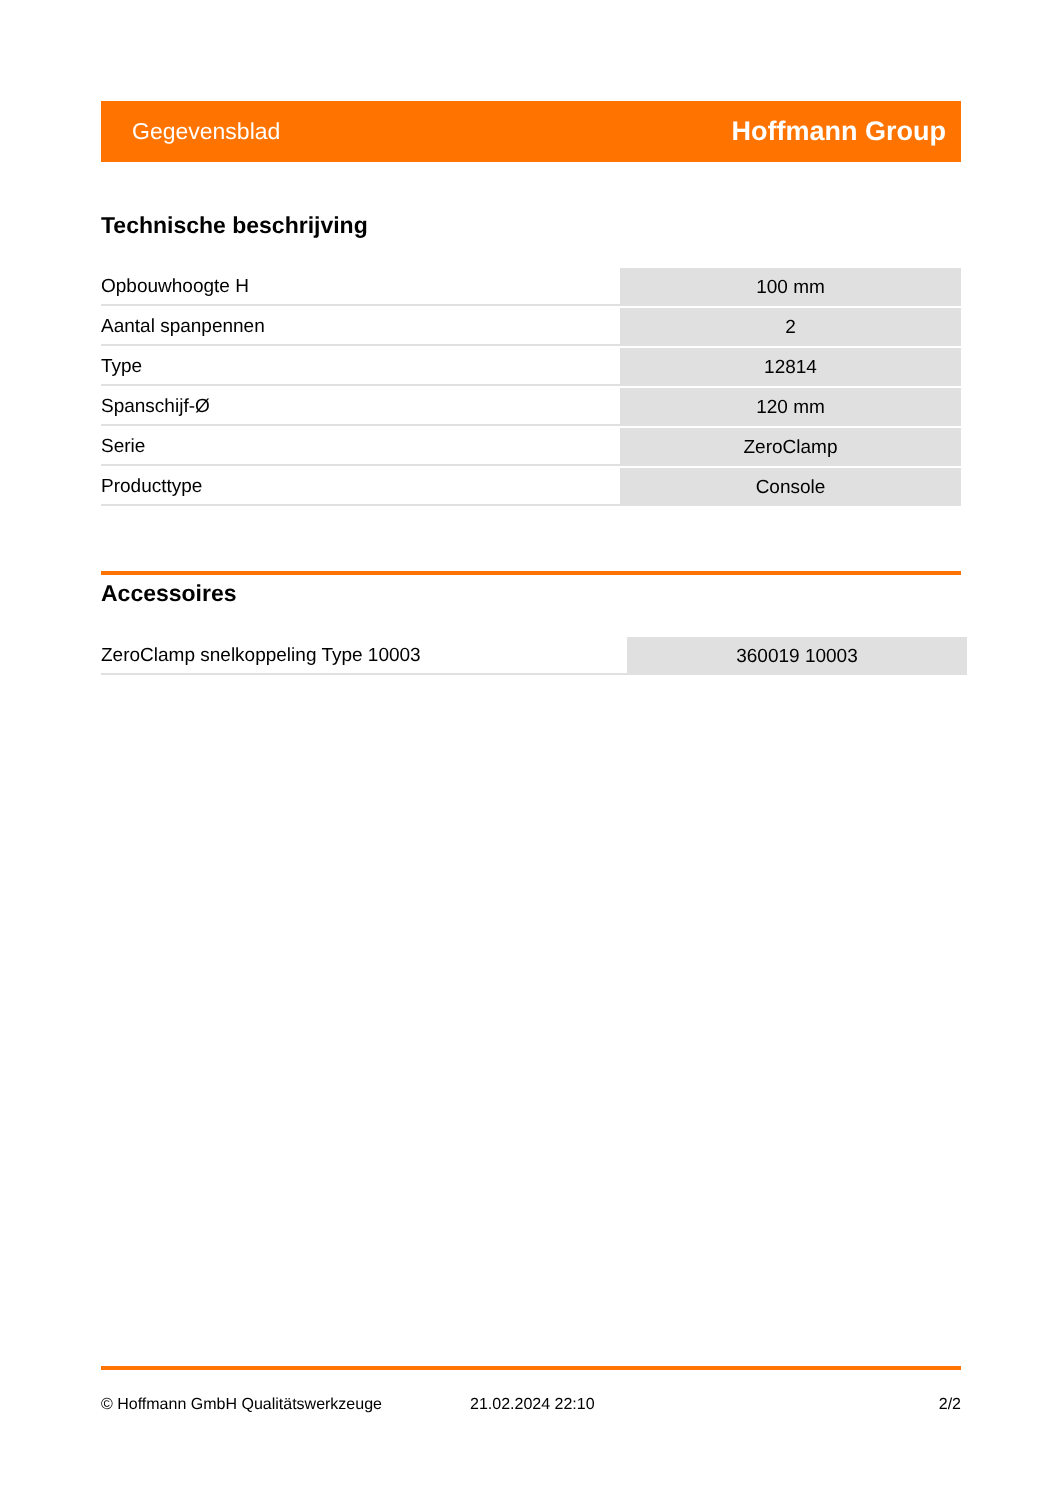Gegevensblad Hoffmann Group
Technische beschrijving
| Opbouwhoogte H | 100 mm |
| Aantal spanpennen | 2 |
| Type | 12814 |
| Spanschijf-Ø | 120 mm |
| Serie | ZeroClamp |
| Producttype | Console |
Accessoires
| ZeroClamp snelkoppeling Type 10003 | 360019 10003 |
© Hoffmann GmbH Qualitätswerkzeuge 21.02.2024 22:10 2/2